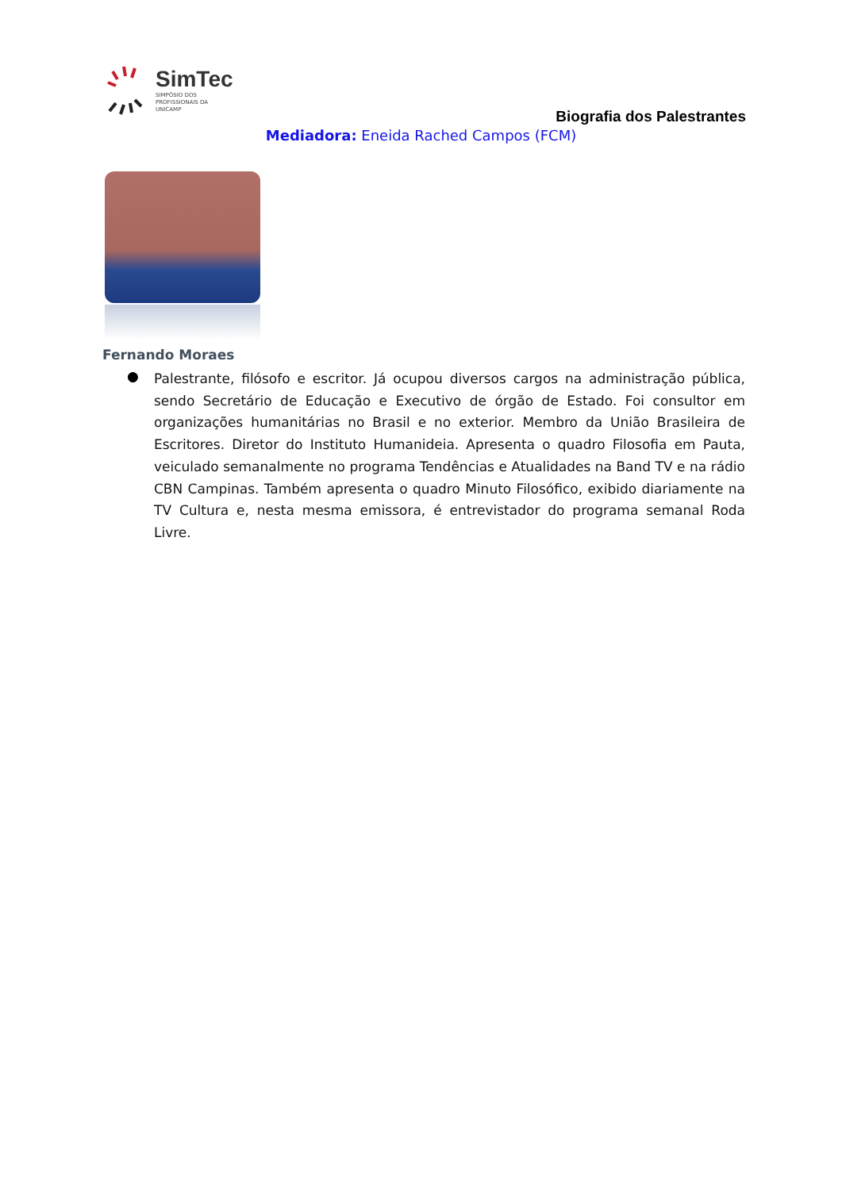SimTec
SIMPÓSIO DOS
PROFISSIONAIS DA
UNICAMP
Biografia dos Palestrantes
Mediadora: Eneida Rached Campos (FCM)
Fernando Moraes
●
Palestrante, filósofo e escritor. Já ocupou diversos cargos na administração pública, sendo Secretário de Educação e Executivo de órgão de Estado. Foi consultor em organizações humanitárias no Brasil e no exterior. Membro da União Brasileira de Escritores. Diretor do Instituto Humanideia. Apresenta o quadro Filosofia em Pauta, veiculado semanalmente no programa Tendências e Atualidades na Band TV e na rádio CBN Campinas. Também apresenta o quadro Minuto Filosófico, exibido diariamente na TV Cultura e, nesta mesma emissora, é entrevistador do programa semanal Roda Livre.